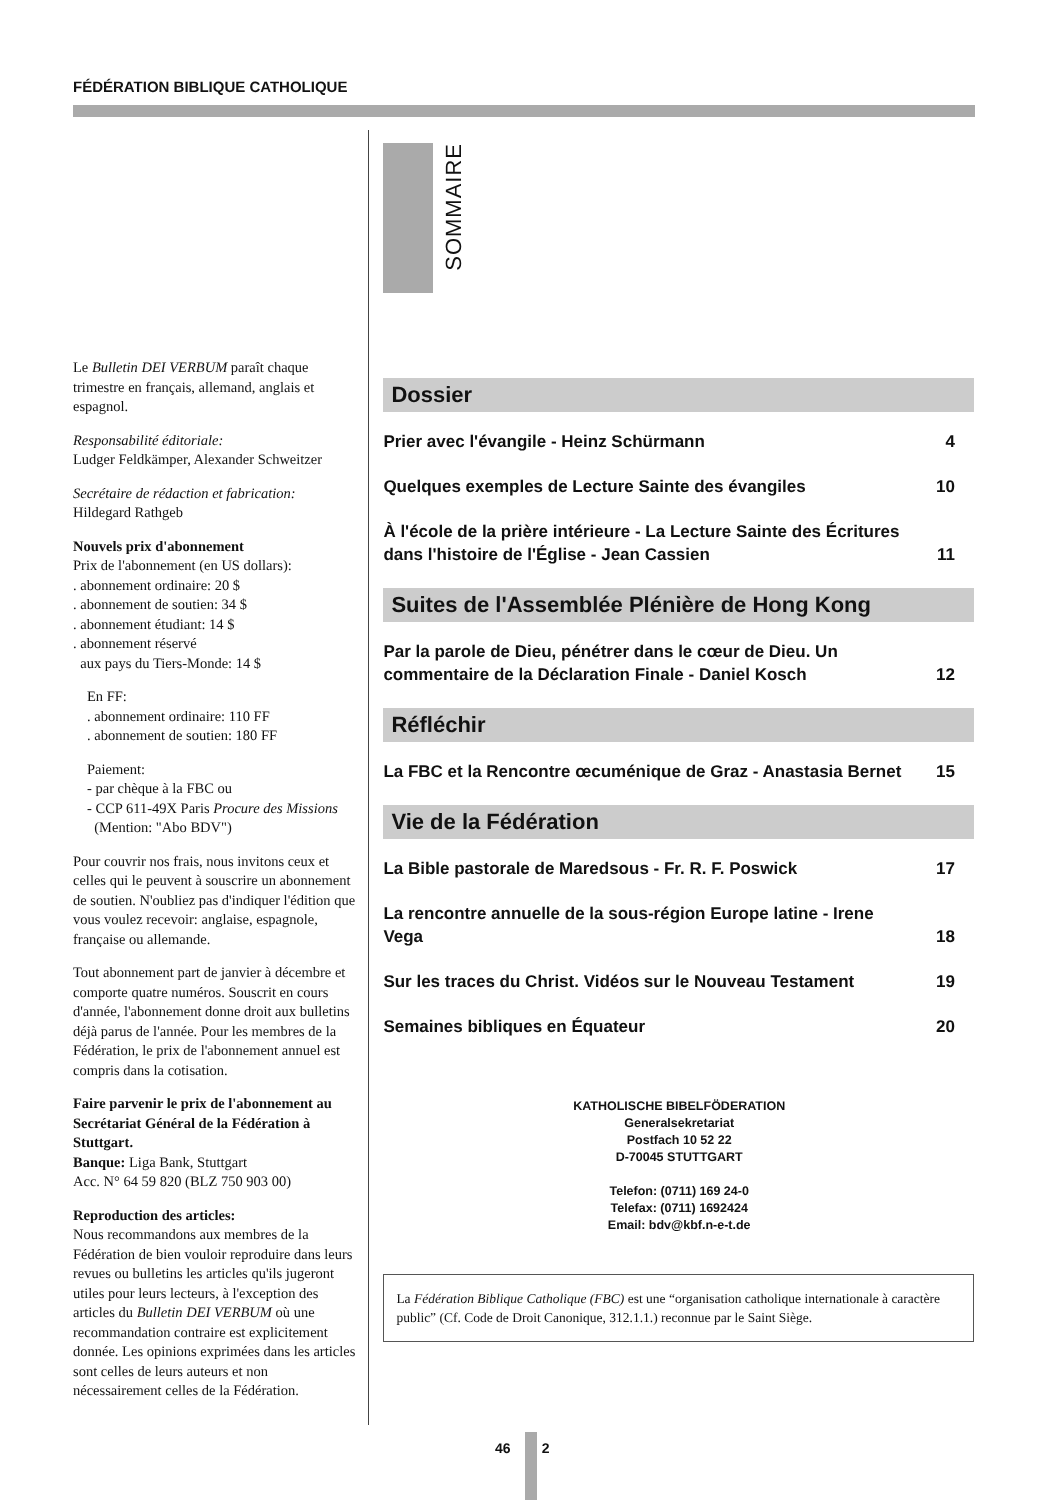FÉDÉRATION BIBLIQUE CATHOLIQUE
Le Bulletin DEI VERBUM paraît chaque trimestre en français, allemand, anglais et espagnol.
Responsabilité éditoriale:
Ludger Feldkämper, Alexander Schweitzer
Secrétaire de rédaction et fabrication:
Hildegard Rathgeb
Nouvels prix d'abonnement
Prix de l'abonnement (en US dollars):
. abonnement ordinaire: 20 $
. abonnement de soutien: 34 $
. abonnement étudiant: 14 $
. abonnement réservé
aux pays du Tiers-Monde: 14 $
En FF:
. abonnement ordinaire: 110 FF
. abonnement de soutien: 180 FF
Paiement:
- par chèque à la FBC ou
- CCP 611-49X Paris Procure des Missions
(Mention: "Abo BDV")
Pour couvrir nos frais, nous invitons ceux et celles qui le peuvent à souscrire un abonnement de soutien. N'oubliez pas d'indiquer l'édition que vous voulez recevoir: anglaise, espagnole, française ou allemande.
Tout abonnement part de janvier à décembre et comporte quatre numéros. Souscrit en cours d'année, l'abonnement donne droit aux bulletins déjà parus de l'année. Pour les membres de la Fédération, le prix de l'abonnement annuel est compris dans la cotisation.
Faire parvenir le prix de l'abonnement au Secrétariat Général de la Fédération à Stuttgart.
Banque: Liga Bank, Stuttgart
Acc. N° 64 59 820 (BLZ 750 903 00)
Reproduction des articles:
Nous recommandons aux membres de la Fédération de bien vouloir reproduire dans leurs revues ou bulletins les articles qu'ils jugeront utiles pour leurs lecteurs, à l'exception des articles du Bulletin DEI VERBUM où une recommandation contraire est explicitement donnée. Les opinions exprimées dans les articles sont celles de leurs auteurs et non nécessairement celles de la Fédération.
SOMMAIRE
Dossier
Prier avec l'évangile - Heinz Schürmann 4
Quelques exemples de Lecture Sainte des évangiles 10
À l'école de la prière intérieure - La Lecture Sainte des Écritures dans l'histoire de l'Église - Jean Cassien 11
Suites de l'Assemblée Plénière de Hong Kong
Par la parole de Dieu, pénétrer dans le cœur de Dieu. Un commentaire de la Déclaration Finale - Daniel Kosch 12
Réfléchir
La FBC et la Rencontre œcuménique de Graz - Anastasia Bernet 15
Vie de la Fédération
La Bible pastorale de Maredsous - Fr. R. F. Poswick 17
La rencontre annuelle de la sous-région Europe latine - Irene Vega 18
Sur les traces du Christ. Vidéos sur le Nouveau Testament 19
Semaines bibliques en Équateur 20
KATHOLISCHE BIBELFÖDERATION
Generalsekretariat
Postfach 10 52 22
D-70045 STUTTGART
Telefon: (0711) 169 24-0
Telefax: (0711) 1692424
Email: bdv@kbf.n-e-t.de
La Fédération Biblique Catholique (FBC) est une “organisation catholique internationale à caractère public” (Cf. Code de Droit Canonique, 312.1.1.) reconnue par le Saint Siège.
46 2